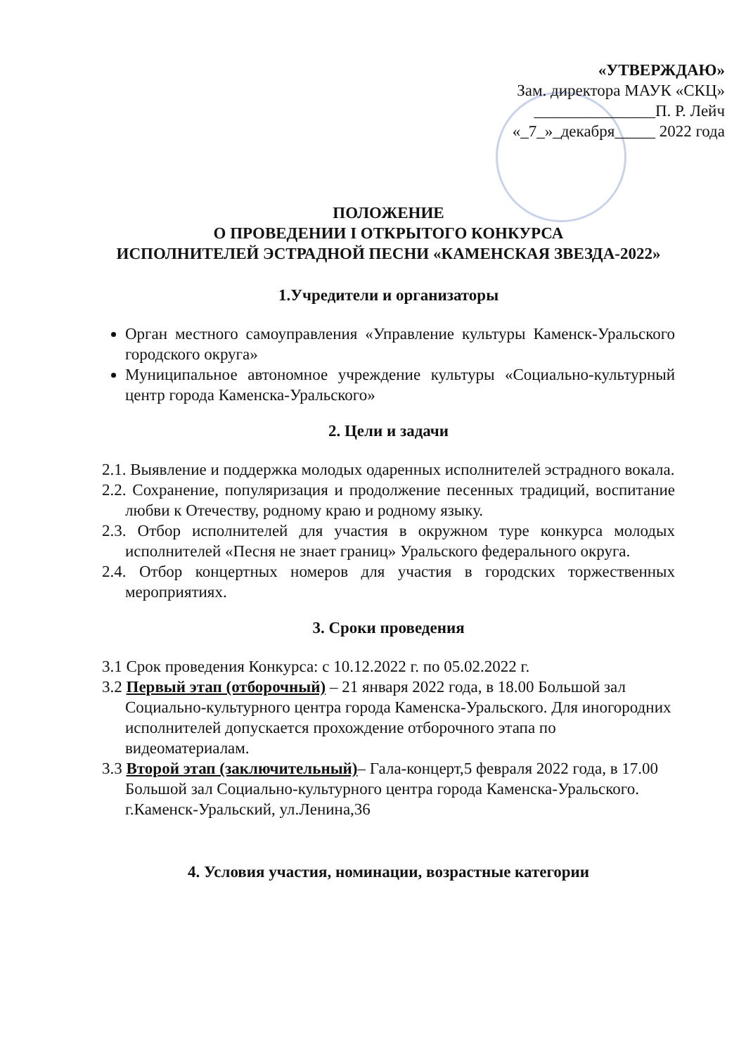«УТВЕРЖДАЮ»
Зам. директора МАУК «СКЦ»
_______________П. Р. Лейч
«_7_»_декабря_____ 2022 года
ПОЛОЖЕНИЕ
О ПРОВЕДЕНИИ I ОТКРЫТОГО КОНКУРСА
ИСПОЛНИТЕЛЕЙ ЭСТРАДНОЙ ПЕСНИ «КАМЕНСКАЯ ЗВЕЗДА-2022»
1.Учредители и организаторы
Орган местного самоуправления «Управление культуры Каменск-Уральского городского округа»
Муниципальное автономное учреждение культуры «Социально-культурный центр города Каменска-Уральского»
2. Цели и задачи
2.1. Выявление и поддержка молодых одаренных исполнителей эстрадного вокала.
2.2. Сохранение, популяризация и продолжение песенных традиций, воспитание любви к Отечеству, родному краю и родному языку.
2.3. Отбор исполнителей для участия в окружном туре конкурса молодых исполнителей «Песня не знает границ» Уральского федерального округа.
2.4. Отбор концертных номеров для участия в городских торжественных мероприятиях.
3. Сроки проведения
3.1 Срок проведения Конкурса: с 10.12.2022 г. по 05.02.2022 г.
3.2 Первый этап (отборочный) – 21 января 2022 года, в 18.00 Большой зал Социально-культурного центра города Каменска-Уральского. Для иногородних исполнителей допускается прохождение отборочного этапа по видеоматериалам.
3.3 Второй этап (заключительный)– Гала-концерт,5 февраля 2022 года, в 17.00 Большой зал Социально-культурного центра города Каменска-Уральского.
г.Каменск-Уральский, ул.Ленина,36
4. Условия участия, номинации, возрастные категории